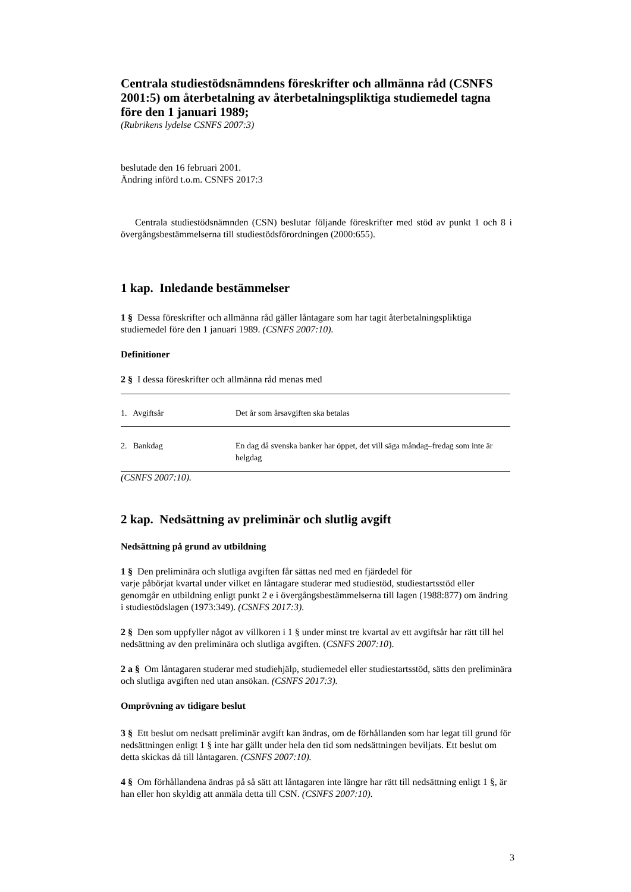Centrala studiestödsnämndens föreskrifter och allmänna råd (CSNFS 2001:5) om återbetalning av återbetalningspliktiga studiemedel tagna före den 1 januari 1989;
(Rubrikens lydelse CSNFS 2007:3)
beslutade den 16 februari 2001.
Ändring införd t.o.m. CSNFS 2017:3
Centrala studiestödsnämnden (CSN) beslutar följande föreskrifter med stöd av punkt 1 och 8 i övergångsbestämmelserna till studiestödsförordningen (2000:655).
1 kap. Inledande bestämmelser
1 § Dessa föreskrifter och allmänna råd gäller låntagare som har tagit återbetalningspliktiga studiemedel före den 1 januari 1989. (CSNFS 2007:10).
Definitioner
2 § I dessa föreskrifter och allmänna råd menas med
| 1. Avgiftsår | Det år som årsavgiften ska betalas |
| 2. Bankdag | En dag då svenska banker har öppet, det vill säga måndag–fredag som inte är helgdag |
(CSNFS 2007:10).
2 kap. Nedsättning av preliminär och slutlig avgift
Nedsättning på grund av utbildning
1 § Den preliminära och slutliga avgiften får sättas ned med en fjärdedel för
varje påbörjat kvartal under vilket en låntagare studerar med studiestöd, studiestartsstöd eller genomgår en utbildning enligt punkt 2 e i övergångsbestämmelserna till lagen (1988:877) om ändring i studiestödslagen (1973:349). (CSNFS 2017:3).
2 § Den som uppfyller något av villkoren i 1 § under minst tre kvartal av ett avgiftsår har rätt till hel nedsättning av den preliminära och slutliga avgiften. (CSNFS 2007:10).
2 a § Om låntagaren studerar med studiehjälp, studiemedel eller studiestartsstöd, sätts den preliminära och slutliga avgiften ned utan ansökan. (CSNFS 2017:3).
Omprövning av tidigare beslut
3 § Ett beslut om nedsatt preliminär avgift kan ändras, om de förhållanden som har legat till grund för nedsättningen enligt 1 § inte har gällt under hela den tid som nedsättningen beviljats. Ett beslut om detta skickas då till låntagaren. (CSNFS 2007:10).
4 § Om förhållandena ändras på så sätt att låntagaren inte längre har rätt till nedsättning enligt 1 §, är han eller hon skyldig att anmäla detta till CSN. (CSNFS 2007:10).
3